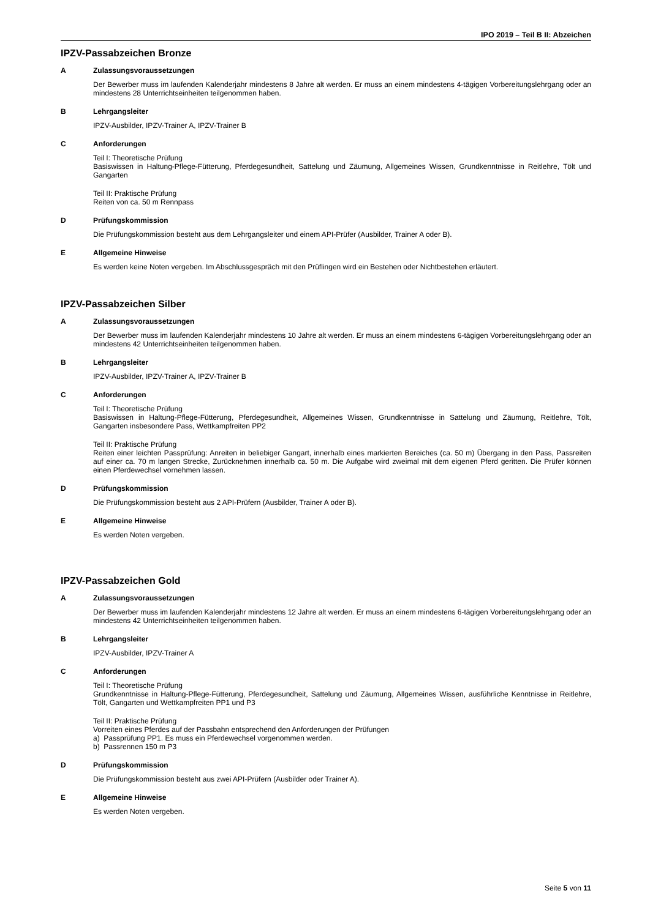IPO 2019 – Teil B II: Abzeichen
IPZV-Passabzeichen Bronze
A Zulassungsvoraussetzungen
Der Bewerber muss im laufenden Kalenderjahr mindestens 8 Jahre alt werden. Er muss an einem mindestens 4-tägigen Vorbereitungslehrgang oder an mindestens 28 Unterrichtseinheiten teilgenommen haben.
B Lehrgangsleiter
IPZV-Ausbilder, IPZV-Trainer A, IPZV-Trainer B
C Anforderungen
Teil I: Theoretische Prüfung
Basiswissen in Haltung-Pflege-Fütterung, Pferdegesundheit, Sattelung und Zäumung, Allgemeines Wissen, Grundkenntnisse in Reitlehre, Tölt und Gangarten
Teil II: Praktische Prüfung
Reiten von ca. 50 m Rennpass
D Prüfungskommission
Die Prüfungskommission besteht aus dem Lehrgangsleiter und einem API-Prüfer (Ausbilder, Trainer A oder B).
E Allgemeine Hinweise
Es werden keine Noten vergeben. Im Abschlussgespräch mit den Prüflingen wird ein Bestehen oder Nichtbestehen erläutert.
IPZV-Passabzeichen Silber
A Zulassungsvoraussetzungen
Der Bewerber muss im laufenden Kalenderjahr mindestens 10 Jahre alt werden. Er muss an einem mindestens 6-tägigen Vorbereitungslehrgang oder an mindestens 42 Unterrichtseinheiten teilgenommen haben.
B Lehrgangsleiter
IPZV-Ausbilder, IPZV-Trainer A, IPZV-Trainer B
C Anforderungen
Teil I: Theoretische Prüfung
Basiswissen in Haltung-Pflege-Fütterung, Pferdegesundheit, Allgemeines Wissen, Grundkenntnisse in Sattelung und Zäumung, Reitlehre, Tölt, Gangarten insbesondere Pass, Wettkampfreiten PP2
Teil II: Praktische Prüfung
Reiten einer leichten Passprüfung: Anreiten in beliebiger Gangart, innerhalb eines markierten Bereiches (ca. 50 m) Übergang in den Pass, Passreiten auf einer ca. 70 m langen Strecke, Zurücknehmen innerhalb ca. 50 m. Die Aufgabe wird zweimal mit dem eigenen Pferd geritten. Die Prüfer können einen Pferdewechsel vornehmen lassen.
D Prüfungskommission
Die Prüfungskommission besteht aus 2 API-Prüfern (Ausbilder, Trainer A oder B).
E Allgemeine Hinweise
Es werden Noten vergeben.
IPZV-Passabzeichen Gold
A Zulassungsvoraussetzungen
Der Bewerber muss im laufenden Kalenderjahr mindestens 12 Jahre alt werden. Er muss an einem mindestens 6-tägigen Vorbereitungslehrgang oder an mindestens 42 Unterrichtseinheiten teilgenommen haben.
B Lehrgangsleiter
IPZV-Ausbilder, IPZV-Trainer A
C Anforderungen
Teil I: Theoretische Prüfung
Grundkenntnisse in Haltung-Pflege-Fütterung, Pferdegesundheit, Sattelung und Zäumung, Allgemeines Wissen, ausführliche Kenntnisse in Reitlehre, Tölt, Gangarten und Wettkampfreiten PP1 und P3
Teil II: Praktische Prüfung
Vorreiten eines Pferdes auf der Passbahn entsprechend den Anforderungen der Prüfungen
a) Passprüfung PP1. Es muss ein Pferdewechsel vorgenommen werden.
b) Passrennen 150 m P3
D Prüfungskommission
Die Prüfungskommission besteht aus zwei API-Prüfern (Ausbilder oder Trainer A).
E Allgemeine Hinweise
Es werden Noten vergeben.
Seite 5 von 11